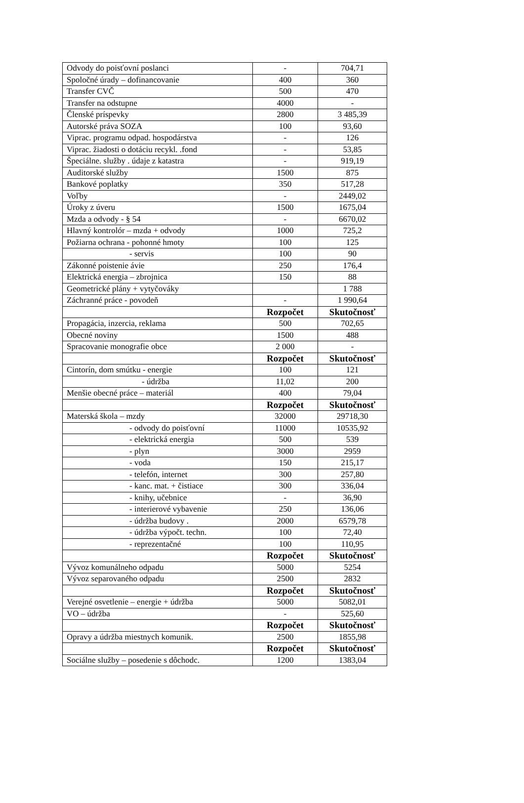| Odvody do poisťovní poslanci | - | 704,71 |
| Spoločné úrady – dofinancovanie | 400 | 360 |
| Transfer CVČ | 500 | 470 |
| Transfer na odstupne | 4000 | - |
| Členské príspevky | 2800 | 3 485,39 |
| Autorské práva SOZA | 100 | 93,60 |
| Viprac. programu odpad. hospodárstva | - | 126 |
| Viprac. žiadosti o dotáciu recykl. .fond | - | 53,85 |
| Špeciálne. služby . údaje z katastra | - | 919,19 |
| Auditorské služby | 1500 | 875 |
| Bankové poplatky | 350 | 517,28 |
| Voľby | - | 2449,02 |
| Úroky z úveru | 1500 | 1675,04 |
| Mzda a odvody - § 54 | - | 6670,02 |
| Hlavný kontrolór – mzda + odvody | 1000 | 725,2 |
| Požiarna ochrana - pohonné hmoty | 100 | 125 |
| - servis | 100 | 90 |
| Zákonné poistenie ávie | 250 | 176,4 |
| Elektrická energia – zbrojnica | 150 | 88 |
| Geometrické plány + vytyčováky | | 1 788 |
| Záchranné práce - povodeň | - | 1 990,64 |
| | Rozpočet | Skutočnosť |
| Propagácia, inzercia, reklama | 500 | 702,65 |
| Obecné noviny | 1500 | 488 |
| Spracovanie monografie obce | 2 000 | - |
| | Rozpočet | Skutočnosť |
| Cintorín, dom smútku - energie | 100 | 121 |
| - údržba | 11,02 | 200 |
| Menšie obecné práce – materiál | 400 | 79,04 |
| | Rozpočet | Skutočnosť |
| Materská škola – mzdy | 32000 | 29718,30 |
| - odvody do poisťovní | 11000 | 10535,92 |
| - elektrická energia | 500 | 539 |
| - plyn | 3000 | 2959 |
| - voda | 150 | 215,17 |
| - telefón, internet | 300 | 257,80 |
| - kanc. mat. + čistiace | 300 | 336,04 |
| - knihy, učebnice | - | 36,90 |
| - interierové vybavenie | 250 | 136,06 |
| - údržba budovy . | 2000 | 6579,78 |
| - údržba výpočt. techn. | 100 | 72,40 |
| - reprezentačné | 100 | 110,95 |
| | Rozpočet | Skutočnosť |
| Vývoz komunálneho odpadu | 5000 | 5254 |
| Vývoz separovaného odpadu | 2500 | 2832 |
| | Rozpočet | Skutočnosť |
| Verejné osvetlenie – energie + údržba | 5000 | 5082,01 |
| VO – údržba | - | 525,60 |
| | Rozpočet | Skutočnosť |
| Opravy a údržba miestnych komunik. | 2500 | 1855,98 |
| | Rozpočet | Skutočnosť |
| Sociálne služby – posedenie s dôchodc. | 1200 | 1383,04 |